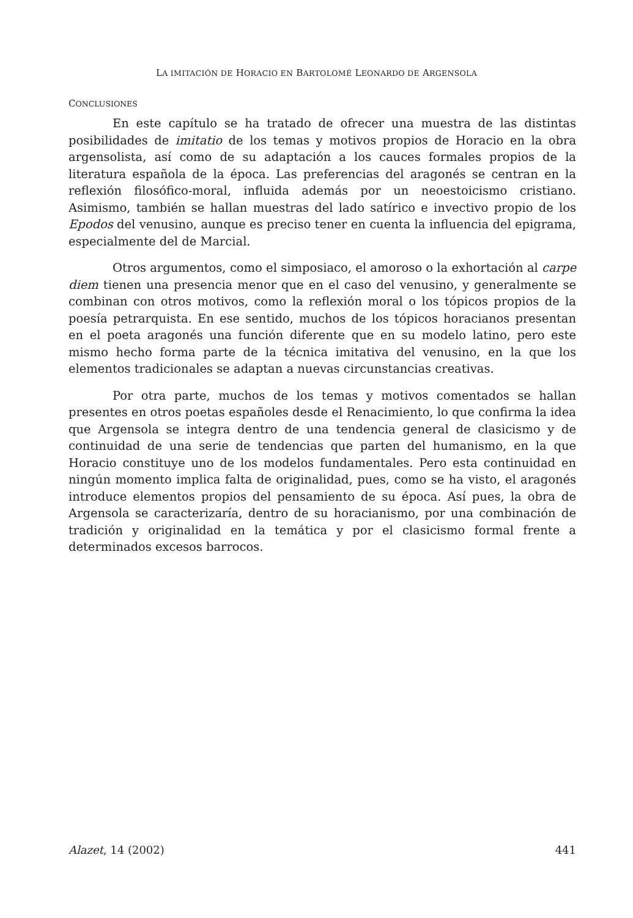LA IMITACIÓN DE HORACIO EN BARTOLOMÉ LEONARDO DE ARGENSOLA
CONCLUSIONES
En este capítulo se ha tratado de ofrecer una muestra de las distintas posibilidades de imitatio de los temas y motivos propios de Horacio en la obra argensolista, así como de su adaptación a los cauces formales propios de la literatura española de la época. Las preferencias del aragonés se centran en la reflexión filosófico-moral, influida además por un neoestoicismo cristiano. Asimismo, también se hallan muestras del lado satírico e invectivo propio de los Epodos del venusino, aunque es preciso tener en cuenta la influencia del epigrama, especialmente del de Marcial.
Otros argumentos, como el simposiaco, el amoroso o la exhortación al carpe diem tienen una presencia menor que en el caso del venusino, y generalmente se combinan con otros motivos, como la reflexión moral o los tópicos propios de la poesía petrarquista. En ese sentido, muchos de los tópicos horacianos presentan en el poeta aragonés una función diferente que en su modelo latino, pero este mismo hecho forma parte de la técnica imitativa del venusino, en la que los elementos tradicionales se adaptan a nuevas circunstancias creativas.
Por otra parte, muchos de los temas y motivos comentados se hallan presentes en otros poetas españoles desde el Renacimiento, lo que confirma la idea que Argensola se integra dentro de una tendencia general de clasicismo y de continuidad de una serie de tendencias que parten del humanismo, en la que Horacio constituye uno de los modelos fundamentales. Pero esta continuidad en ningún momento implica falta de originalidad, pues, como se ha visto, el aragonés introduce elementos propios del pensamiento de su época. Así pues, la obra de Argensola se caracterizaría, dentro de su horacianismo, por una combinación de tradición y originalidad en la temática y por el clasicismo formal frente a determinados excesos barrocos.
Alazet, 14 (2002) 441